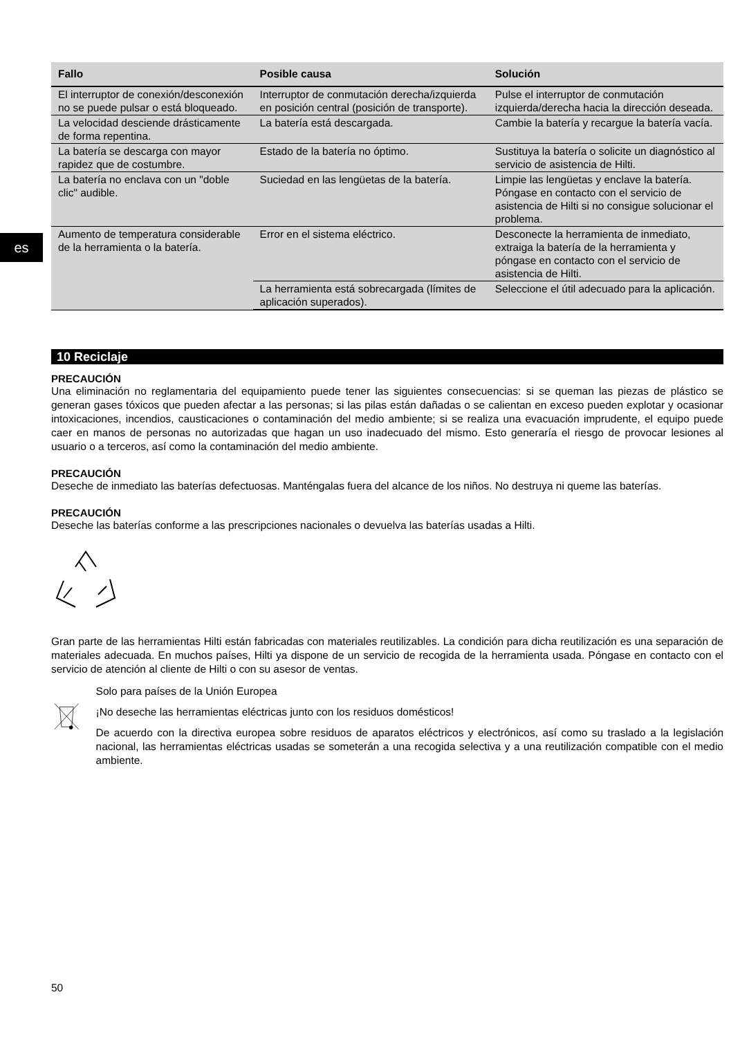es
| Fallo | Posible causa | Solución |
| --- | --- | --- |
| El interruptor de conexión/desconexión no se puede pulsar o está bloqueado. | Interruptor de conmutación derecha/izquierda en posición central (posición de transporte). | Pulse el interruptor de conmutación izquierda/derecha hacia la dirección deseada. |
| La velocidad desciende drásticamente de forma repentina. | La batería está descargada. | Cambie la batería y recargue la batería vacía. |
| La batería se descarga con mayor rapidez que de costumbre. | Estado de la batería no óptimo. | Sustituya la batería o solicite un diagnóstico al servicio de asistencia de Hilti. |
| La batería no enclava con un "doble clic" audible. | Suciedad en las lengüetas de la batería. | Limpie las lengüetas y enclave la batería. Póngase en contacto con el servicio de asistencia de Hilti si no consigue solucionar el problema. |
| Aumento de temperatura considerable de la herramienta o la batería. | Error en el sistema eléctrico. | Desconecte la herramienta de inmediato, extraiga la batería de la herramienta y póngase en contacto con el servicio de asistencia de Hilti. |
| | La herramienta está sobrecargada (límites de aplicación superados). | Seleccione el útil adecuado para la aplicación. |
10 Reciclaje
PRECAUCIÓN
Una eliminación no reglamentaria del equipamiento puede tener las siguientes consecuencias: si se queman las piezas de plástico se generan gases tóxicos que pueden afectar a las personas; si las pilas están dañadas o se calientan en exceso pueden explotar y ocasionar intoxicaciones, incendios, causticaciones o contaminación del medio ambiente; si se realiza una evacuación imprudente, el equipo puede caer en manos de personas no autorizadas que hagan un uso inadecuado del mismo. Esto generaría el riesgo de provocar lesiones al usuario o a terceros, así como la contaminación del medio ambiente.
PRECAUCIÓN
Deseche de inmediato las baterías defectuosas. Manténgalas fuera del alcance de los niños. No destruya ni queme las baterías.
PRECAUCIÓN
Deseche las baterías conforme a las prescripciones nacionales o devuelva las baterías usadas a Hilti.
Gran parte de las herramientas Hilti están fabricadas con materiales reutilizables. La condición para dicha reutilización es una separación de materiales adecuada. En muchos países, Hilti ya dispone de un servicio de recogida de la herramienta usada. Póngase en contacto con el servicio de atención al cliente de Hilti o con su asesor de ventas.
Solo para países de la Unión Europea
¡No deseche las herramientas eléctricas junto con los residuos domésticos!
De acuerdo con la directiva europea sobre residuos de aparatos eléctricos y electrónicos, así como su traslado a la legislación nacional, las herramientas eléctricas usadas se someterán a una recogida selectiva y a una reutilización compatible con el medio ambiente.
50